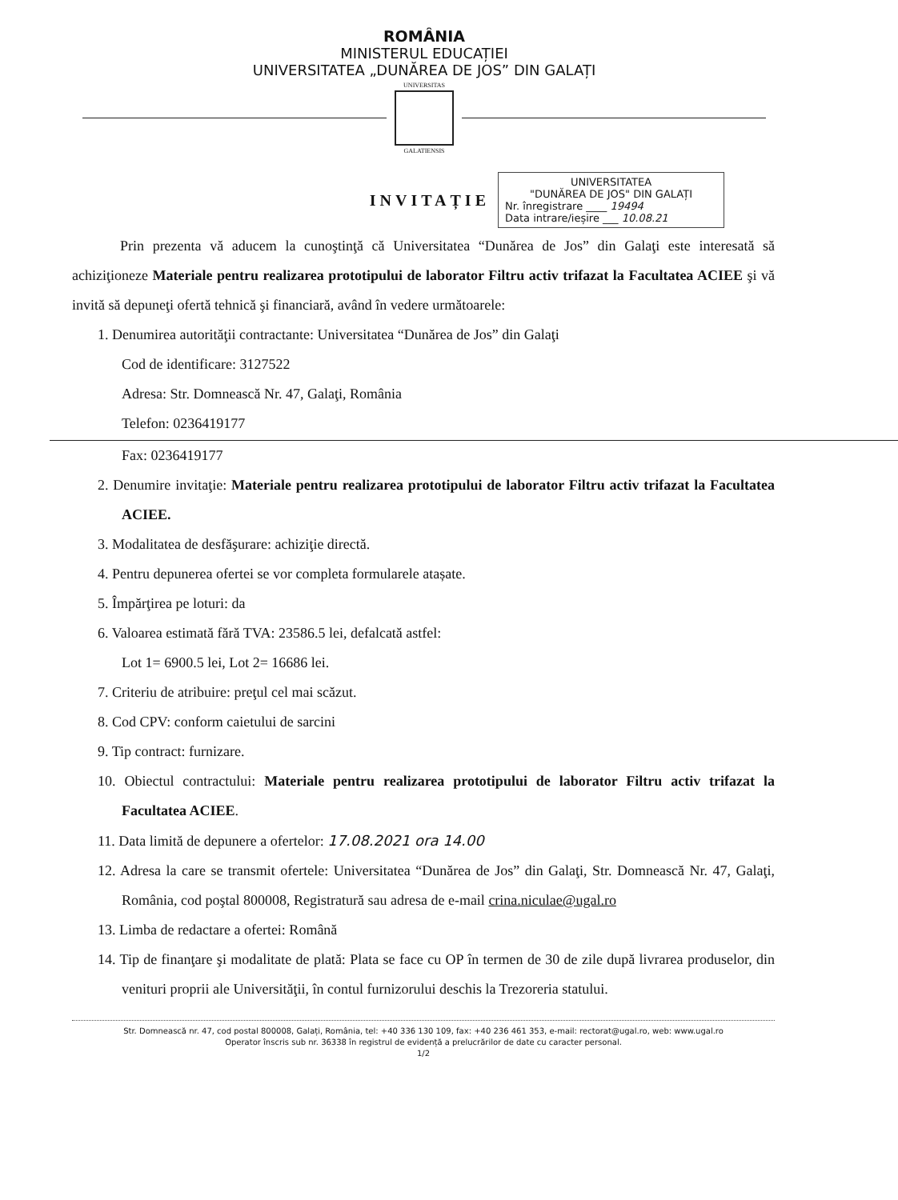ROMÂNIA
MINISTERUL EDUCAȚIEI
UNIVERSITATEA „DUNĂREA DE JOS” DIN GALAȚI
UNIVERSITAS
GALATIENSIS
INVITAȚIE
UNIVERSITATEA
"DUNĂREA DE JOS" DIN GALAȚI
Nr. înregistrare ____ 19494
Data intrare/ieșire ___ 10.08.21
Prin prezenta vă aducem la cunoştinţă că Universitatea “Dunărea de Jos” din Galaţi este interesată să achiziţioneze Materiale pentru realizarea prototipului de laborator Filtru activ trifazat la Facultatea ACIEE şi vă invită să depuneţi ofertă tehnică şi financiară, având în vedere următoarele:
1. Denumirea autorităţii contractante: Universitatea “Dunărea de Jos” din Galaţi
Cod de identificare: 3127522
Adresa: Str. Domnească Nr. 47, Galaţi, România
Telefon: 0236419177
Fax: 0236419177
2. Denumire invitaţie: Materiale pentru realizarea prototipului de laborator Filtru activ trifazat la Facultatea ACIEE.
3. Modalitatea de desfăşurare: achiziţie directă.
4. Pentru depunerea ofertei se vor completa formularele atașate.
5. Împărţirea pe loturi: da
6. Valoarea estimată fără TVA: 23586.5 lei, defalcată astfel:
Lot 1= 6900.5 lei, Lot 2= 16686 lei.
7. Criteriu de atribuire: preţul cel mai scăzut.
8. Cod CPV: conform caietului de sarcini
9. Tip contract: furnizare.
10. Obiectul contractului: Materiale pentru realizarea prototipului de laborator Filtru activ trifazat la Facultatea ACIEE.
11. Data limită de depunere a ofertelor: 17.08.2021 ora 14.00
12. Adresa la care se transmit ofertele: Universitatea “Dunărea de Jos” din Galaţi, Str. Domnească Nr. 47, Galaţi, România, cod poştal 800008, Registratură sau adresa de e-mail crina.niculae@ugal.ro
13. Limba de redactare a ofertei: Română
14. Tip de finanţare şi modalitate de plată: Plata se face cu OP în termen de 30 de zile după livrarea produselor, din venituri proprii ale Universităţii, în contul furnizorului deschis la Trezoreria statului.
Str. Domnească nr. 47, cod postal 800008, Galați, România, tel: +40 336 130 109, fax: +40 236 461 353, e-mail: rectorat@ugal.ro, web: www.ugal.ro
Operator înscris sub nr. 36338 în registrul de evidență a prelucrărilor de date cu caracter personal.
1/2